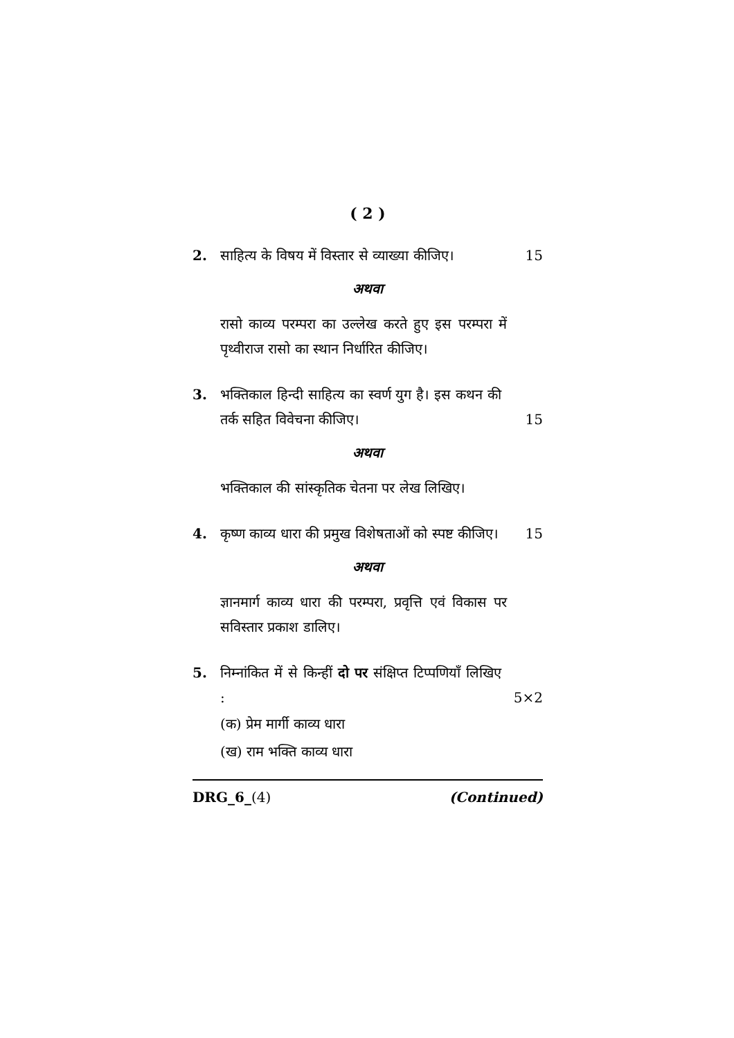( 2 )
2.
साहित्य के विषय में विस्तार से व्याख्या कीजिए।
15
अथवा
रासो काव्य परम्परा का उल्लेख करते हुए इस परम्परा में पृथ्वीराज रासो का स्थान निर्धारित कीजिए।
3.
भक्तिकाल हिन्दी साहित्य का स्वर्ण युग है। इस कथन की तर्क सहित विवेचना कीजिए।
15
अथवा
भक्तिकाल की सांस्कृतिक चेतना पर लेख लिखिए।
4.
कृष्ण काव्य धारा की प्रमुख विशेषताओं को स्पष्ट कीजिए।
15
अथवा
ज्ञानमार्ग काव्य धारा की परम्परा, प्रवृत्ति एवं विकास पर सविस्तार प्रकाश डालिए।
5.
निम्नांकित में से किन्हीं दो पर संक्षिप्त टिप्पणियाँ लिखिए :
5×2
(क) प्रेम मार्गी काव्य धारा
(ख) राम भक्ति काव्य धारा
DRG_6_(4) (Continued)